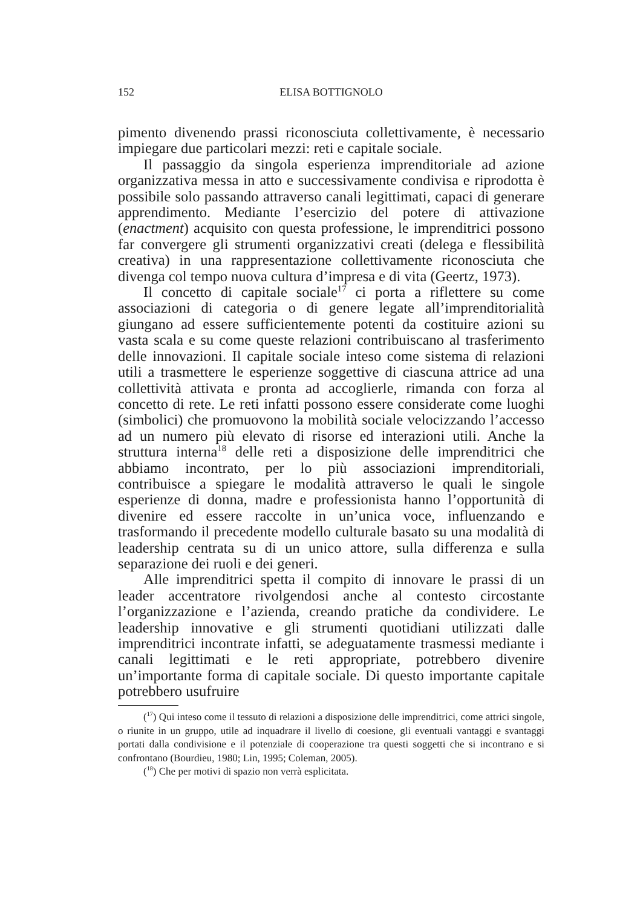152 ELISA BOTTIGNOLO
pimento divenendo prassi riconosciuta collettivamente, è necessario impiegare due particolari mezzi: reti e capitale sociale.
Il passaggio da singola esperienza imprenditoriale ad azione organizzativa messa in atto e successivamente condivisa e riprodotta è possibile solo passando attraverso canali legittimati, capaci di generare apprendimento. Mediante l’esercizio del potere di attivazione (enactment) acquisito con questa professione, le imprenditrici possono far convergere gli strumenti organizzativi creati (delega e flessibilità creativa) in una rappresentazione collettivamente riconosciuta che divenga col tempo nuova cultura d’impresa e di vita (Geertz, 1973).
Il concetto di capitale sociale<sup>17</sup> ci porta a riflettere su come associazioni di categoria o di genere legate all’imprenditorialità giungano ad essere sufficientemente potenti da costituire azioni su vasta scala e su come queste relazioni contribuiscano al trasferimento delle innovazioni. Il capitale sociale inteso come sistema di relazioni utili a trasmettere le esperienze soggettive di ciascuna attrice ad una collettività attivata e pronta ad accoglierle, rimanda con forza al concetto di rete. Le reti infatti possono essere considerate come luoghi (simbolici) che promuovono la mobilità sociale velocizzando l’accesso ad un numero più elevato di risorse ed interazioni utili. Anche la struttura interna<sup>18</sup> delle reti a disposizione delle imprenditrici che abbiamo incontrato, per lo più associazioni imprenditoriali, contribuisce a spiegare le modalità attraverso le quali le singole esperienze di donna, madre e professionista hanno l’opportunità di divenire ed essere raccolte in un’unica voce, influenzando e trasformando il precedente modello culturale basato su una modalità di leadership centrata su di un unico attore, sulla differenza e sulla separazione dei ruoli e dei generi.
Alle imprenditrici spetta il compito di innovare le prassi di un leader accentratore rivolgendosi anche al contesto circostante l’organizzazione e l’azienda, creando pratiche da condividere. Le leadership innovative e gli strumenti quotidiani utilizzati dalle imprenditrici incontrate infatti, se adeguatamente trasmessi mediante i canali legittimati e le reti appropriate, potrebbero divenire un’importante forma di capitale sociale. Di questo importante capitale potrebbero usufruire
(<sup>17</sup>) Qui inteso come il tessuto di relazioni a disposizione delle imprenditrici, come attrici singole, o riunite in un gruppo, utile ad inquadrare il livello di coesione, gli eventuali vantaggi e svantaggi portati dalla condivisione e il potenziale di cooperazione tra questi soggetti che si incontrano e si confrontano (Bourdieu, 1980; Lin, 1995; Coleman, 2005).
(<sup>18</sup>) Che per motivi di spazio non verrà esplicitata.